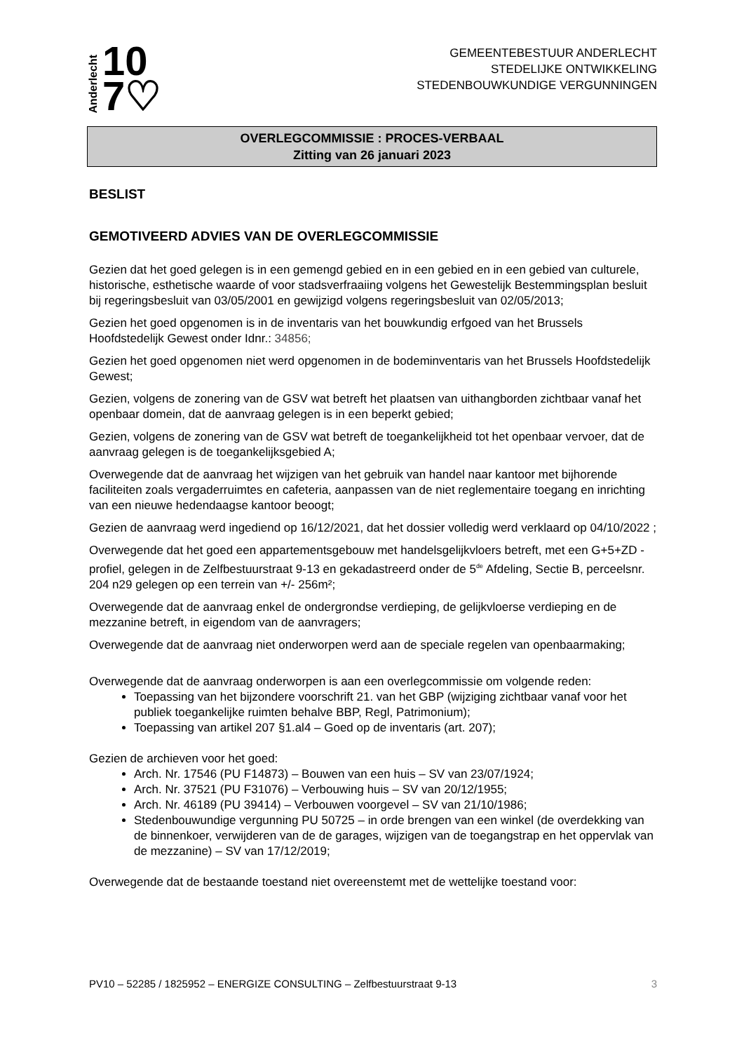Anderlecht 10
7♡
GEMEENTEBESTUUR ANDERLECHT
STEDELIJKE ONTWIKKELING
STEDENBOUWKUNDIGE VERGUNNINGEN
OVERLEGCOMMISSIE : PROCES-VERBAAL
Zitting van 26 januari 2023
BESLIST
GEMOTIVEERD ADVIES VAN DE OVERLEGCOMMISSIE
Gezien dat het goed gelegen is in een gemengd gebied en in een gebied en in een gebied van culturele, historische, esthetische waarde of voor stadsverfraaiing volgens het Gewestelijk Bestemmingsplan besluit bij regeringsbesluit van 03/05/2001 en gewijzigd volgens regeringsbesluit van 02/05/2013;
Gezien het goed opgenomen is in de inventaris van het bouwkundig erfgoed van het Brussels Hoofdstedelijk Gewest onder Idnr.: 34856;
Gezien het goed opgenomen niet werd opgenomen in de bodeminventaris van het Brussels Hoofdstedelijk Gewest;
Gezien, volgens de zonering van de GSV wat betreft het plaatsen van uithangborden zichtbaar vanaf het openbaar domein, dat de aanvraag gelegen is in een beperkt gebied;
Gezien, volgens de zonering van de GSV wat betreft de toegankelijkheid tot het openbaar vervoer, dat de aanvraag gelegen is de toegankelijksgebied A;
Overwegende dat de aanvraag het wijzigen van het gebruik van handel naar kantoor met bijhorende faciliteiten zoals vergaderruimtes en cafeteria, aanpassen van de niet reglementaire toegang en inrichting van een nieuwe hedendaagse kantoor beoogt;
Gezien de aanvraag werd ingediend op 16/12/2021, dat het dossier volledig werd verklaard op 04/10/2022 ;
Overwegende dat het goed een appartementsgebouw met handelsgelijkvloers betreft, met een G+5+ZD -profiel, gelegen in de Zelfbestuurstraat 9-13 en gekadastreerd onder de 5<sup>de</sup> Afdeling, Sectie B, perceelsnr. 204 n29 gelegen op een terrein van +/- 256m²;
Overwegende dat de aanvraag enkel de ondergrondse verdieping, de gelijkvloerse verdieping en de mezzanine betreft, in eigendom van de aanvragers;
Overwegende dat de aanvraag niet onderworpen werd aan de speciale regelen van openbaarmaking;
Overwegende dat de aanvraag onderworpen is aan een overlegcommissie om volgende reden:
Toepassing van het bijzondere voorschrift 21. van het GBP (wijziging zichtbaar vanaf voor het publiek toegankelijke ruimten behalve BBP, Regl, Patrimonium);
Toepassing van artikel 207 §1.al4 – Goed op de inventaris (art. 207);
Gezien de archieven voor het goed:
Arch. Nr. 17546 (PU F14873) – Bouwen van een huis – SV van 23/07/1924;
Arch. Nr. 37521 (PU F31076) – Verbouwing huis – SV van 20/12/1955;
Arch. Nr. 46189 (PU 39414) – Verbouwen voorgevel – SV van 21/10/1986;
Stedenbouwundige vergunning PU 50725 – in orde brengen van een winkel (de overdekking van de binnenkoer, verwijderen van de de garages, wijzigen van de toegangstrap en het oppervlak van de mezzanine) – SV van 17/12/2019;
Overwegende dat de bestaande toestand niet overeenstemt met de wettelijke toestand voor:
PV10 – 52285 / 1825952 – ENERGIZE CONSULTING – Zelfbestuurstraat 9-13 3